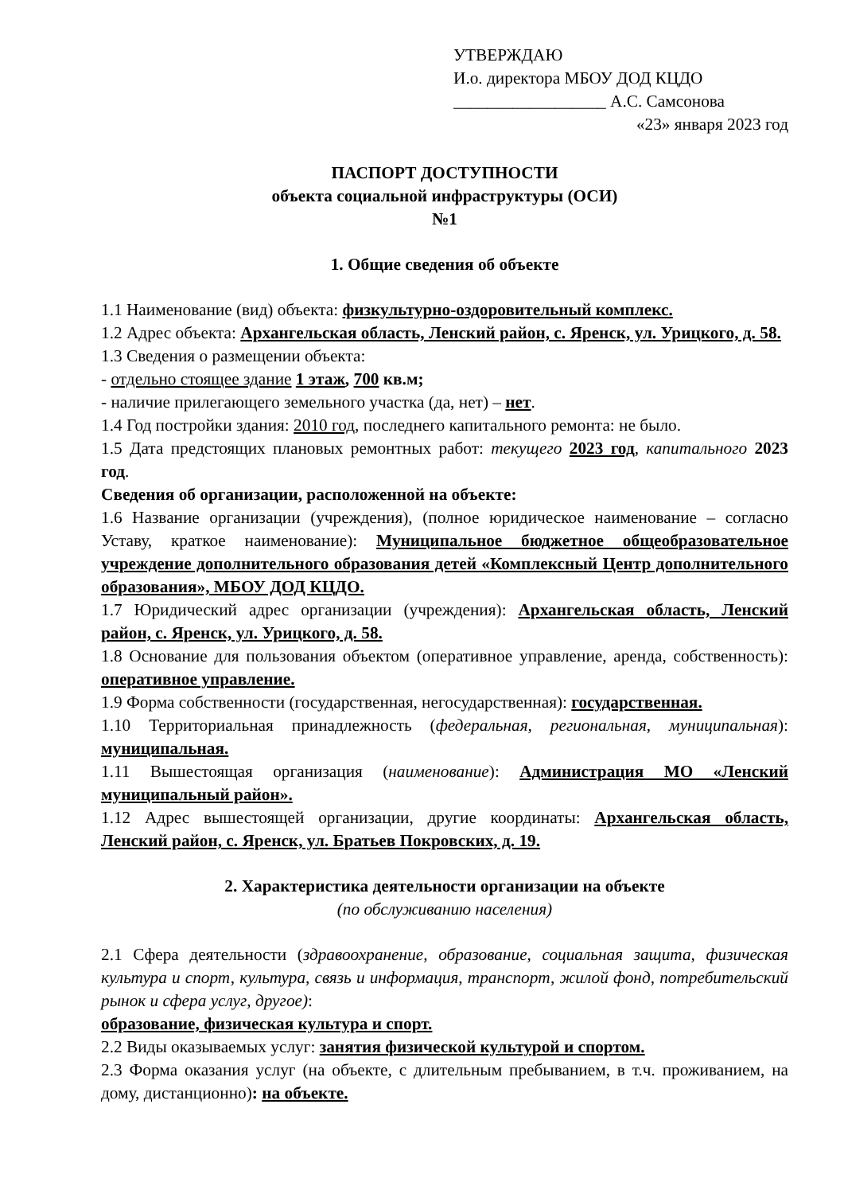УТВЕРЖДАЮ
И.о. директора МБОУ ДОД КЦДО
__________________ А.С. Самсонова
«23» января 2023 год
ПАСПОРТ ДОСТУПНОСТИ
объекта социальной инфраструктуры (ОСИ)
№1
1. Общие сведения об объекте
1.1 Наименование (вид) объекта: физкультурно-оздоровительный комплекс.
1.2 Адрес объекта: Архангельская область, Ленский район, с. Яренск, ул. Урицкого, д. 58.
1.3 Сведения о размещении объекта:
- отдельно стоящее здание 1 этаж, 700 кв.м;
- наличие прилегающего земельного участка (да, нет) – нет.
1.4 Год постройки здания: 2010 год, последнего капитального ремонта: не было.
1.5 Дата предстоящих плановых ремонтных работ: текущего 2023 год, капитального 2023 год.
Сведения об организации, расположенной на объекте:
1.6 Название организации (учреждения), (полное юридическое наименование – согласно Уставу, краткое наименование): Муниципальное бюджетное общеобразовательное учреждение дополнительного образования детей «Комплексный Центр дополнительного образования», МБОУ ДОД КЦДО.
1.7 Юридический адрес организации (учреждения): Архангельская область, Ленский район, с. Яренск, ул. Урицкого, д. 58.
1.8 Основание для пользования объектом (оперативное управление, аренда, собственность): оперативное управление.
1.9 Форма собственности (государственная, негосударственная): государственная.
1.10 Территориальная принадлежность (федеральная, региональная, муниципальная): муниципальная.
1.11 Вышестоящая организация (наименование): Администрация МО «Ленский муниципальный район».
1.12 Адрес вышестоящей организации, другие координаты: Архангельская область, Ленский район, с. Яренск, ул. Братьев Покровских, д. 19.
2. Характеристика деятельности организации на объекте
(по обслуживанию населения)
2.1 Сфера деятельности (здравоохранение, образование, социальная защита, физическая культура и спорт, культура, связь и информация, транспорт, жилой фонд, потребительский рынок и сфера услуг, другое):
образование, физическая культура и спорт.
2.2 Виды оказываемых услуг: занятия физической культурой и спортом.
2.3 Форма оказания услуг (на объекте, с длительным пребыванием, в т.ч. проживанием, на дому, дистанционно): на объекте.